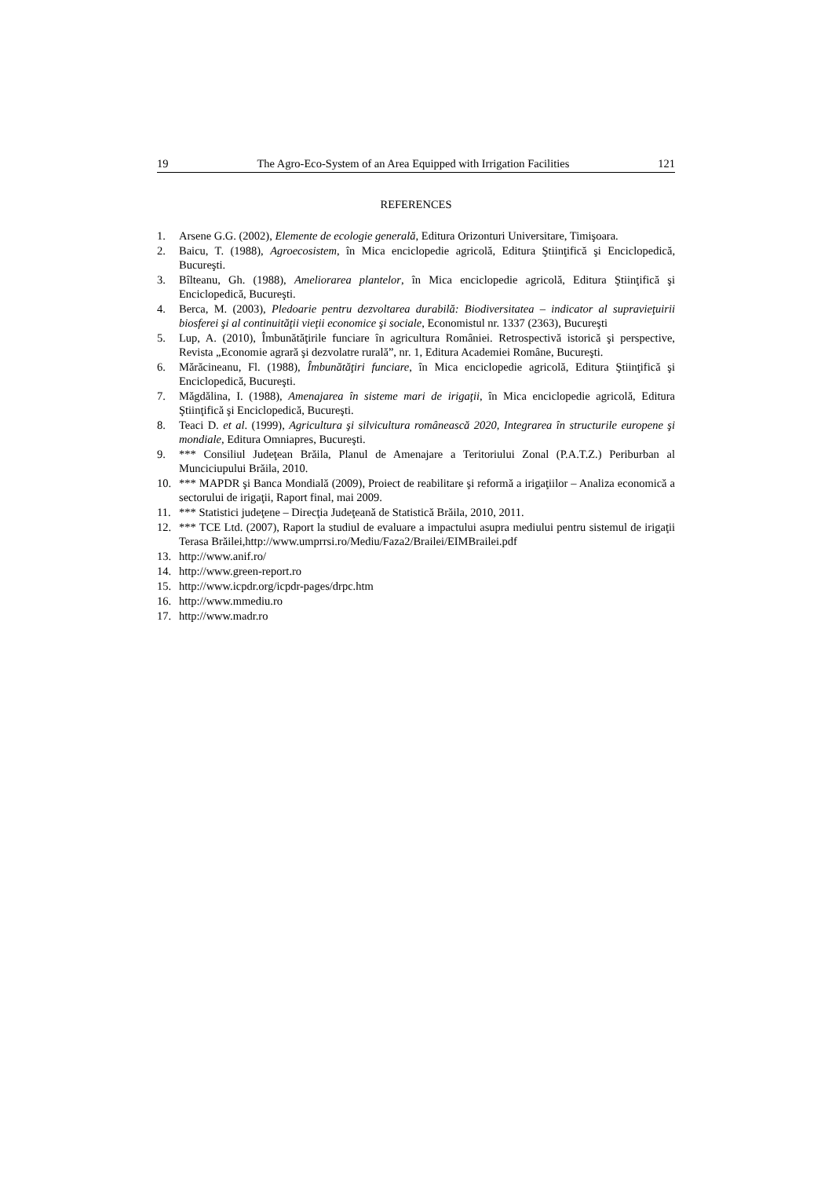19 The Agro-Eco-System of an Area Equipped with Irrigation Facilities 121
REFERENCES
1. Arsene G.G. (2002), Elemente de ecologie generală, Editura Orizonturi Universitare, Timişoara.
2. Baicu, T. (1988), Agroecosistem, în Mica enciclopedie agricolă, Editura Ştiinţifică şi Enciclopedică, Bucureşti.
3. Bîlteanu, Gh. (1988), Ameliorarea plantelor, în Mica enciclopedie agricolă, Editura Ştiinţifică şi Enciclopedică, Bucureşti.
4. Berca, M. (2003), Pledoarie pentru dezvoltarea durabilă: Biodiversitatea – indicator al supravieţuirii biosferei şi al continuităţii vieţii economice şi sociale, Economistul nr. 1337 (2363), Bucureşti
5. Lup, A. (2010), Îmbunătăţirile funciare în agricultura României. Retrospectivă istorică şi perspective, Revista „Economie agrară şi dezvolatre rurală”, nr. 1, Editura Academiei Române, Bucureşti.
6. Mărăcineanu, Fl. (1988), Îmbunătăţiri funciare, în Mica enciclopedie agricolă, Editura Ştiinţifică şi Enciclopedică, Bucureşti.
7. Măgdălina, I. (1988), Amenajarea în sisteme mari de irigaţii, în Mica enciclopedie agricolă, Editura Ştiinţifică şi Enciclopedică, Bucureşti.
8. Teaci D. et al. (1999), Agricultura şi silvicultura românească 2020, Integrarea în structurile europene şi mondiale, Editura Omniapres, Bucureşti.
9. *** Consiliul Judeţean Brăila, Planul de Amenajare a Teritoriului Zonal (P.A.T.Z.) Periburban al Munciciupului Brăila, 2010.
10. *** MAPDR şi Banca Mondială (2009), Proiect de reabilitare şi reformă a irigaţiilor – Analiza economică a sectorului de irigaţii, Raport final, mai 2009.
11. *** Statistici judeţene – Direcţia Judeţeană de Statistică Brăila, 2010, 2011.
12. *** TCE Ltd. (2007), Raport la studiul de evaluare a impactului asupra mediului pentru sistemul de irigaţii Terasa Brăilei,http://www.umprrsi.ro/Mediu/Faza2/Brailei/EIMBrailei.pdf
13. http://www.anif.ro/
14. http://www.green-report.ro
15. http://www.icpdr.org/icpdr-pages/drpc.htm
16. http://www.mmediu.ro
17. http://www.madr.ro